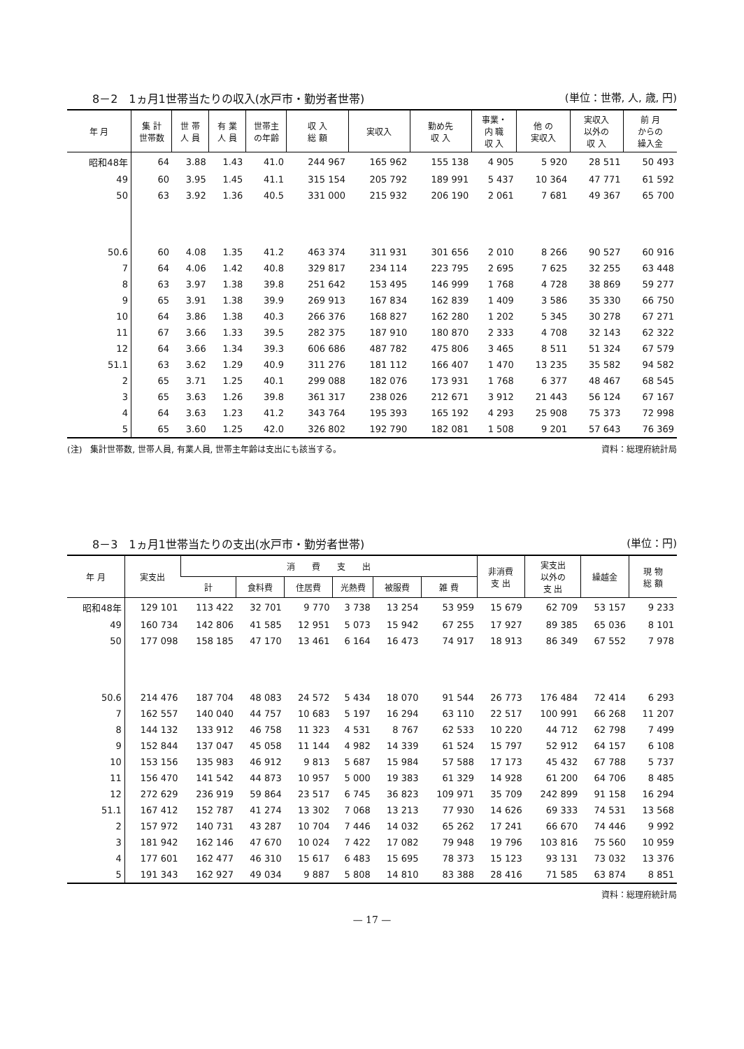8－2　1ヵ月1世帯当たりの収入(水戸市・勤労者世帯)
(単位：世帯, 人, 歳, 円)
| 年 月 | 集 計 世帯数 | 世 帯 人 員 | 有 業 人 員 | 世帯主 の年齢 | 収 入 総 額 | 実収入 | 勤め先 収 入 | 事業・ 内 職 収 入 | 他 の 実収入 | 実収入 以外の 収 入 | 前 月 からの 繰入金 | | | | | | | | | |
| --- | --- | --- | --- | --- | --- | --- | --- | --- | --- | --- | --- | --- | --- | --- | --- | --- | --- | --- | --- | --- |
| | | | | | | | 昭和48年 | 64 | 3.88 | | | 1.43 | 41.0 | 244 967 | 165 962 | 155 138 | 4 905 | 5 920 | 28 511 | 50 493 |
| 49 | 60 | 3.95 | 1.45 | 41.1 | 315 154 | 205 792 | 189 991 | 5 437 | 10 364 | 47 771 | 61 592 | | | | | | | | | |
| 50 | 63 | 3.92 | 1.36 | 40.5 | 331 000 | 215 932 | 206 190 | 2 061 | 7 681 | 49 367 | 65 700 | | | | | | | | | |
| 50.6 | 60 | 4.08 | 1.35 | 41.2 | 463 374 | 311 931 | 301 656 | 2 010 | 8 266 | 90 527 | 60 916 | | | | | | | | | |
| 7 | 64 | 4.06 | 1.42 | 40.8 | 329 817 | 234 114 | 223 795 | 2 695 | 7 625 | 32 255 | 63 448 | | | | | | | | | |
| 8 | 63 | 3.97 | 1.38 | 39.8 | 251 642 | 153 495 | 146 999 | 1 768 | 4 728 | 38 869 | 59 277 | | | | | | | | | |
| 9 | 65 | 3.91 | 1.38 | 39.9 | 269 913 | 167 834 | 162 839 | 1 409 | 3 586 | 35 330 | 66 750 | | | | | | | | | |
| 10 | 64 | 3.86 | 1.38 | 40.3 | 266 376 | 168 827 | 162 280 | 1 202 | 5 345 | 30 278 | 67 271 | | | | | | | | | |
| 11 | 67 | 3.66 | 1.33 | 39.5 | 282 375 | 187 910 | 180 870 | 2 333 | 4 708 | 32 143 | 62 322 | | | | | | | | | |
| 12 | 64 | 3.66 | 1.34 | 39.3 | 606 686 | 487 782 | 475 806 | 3 465 | 8 511 | 51 324 | 67 579 | | | | | | | | | |
| 51.1 | 63 | 3.62 | 1.29 | 40.9 | 311 276 | 181 112 | 166 407 | 1 470 | 13 235 | 35 582 | 94 582 | | | | | | | | | |
| 2 | 65 | 3.71 | 1.25 | 40.1 | 299 088 | 182 076 | 173 931 | 1 768 | 6 377 | 48 467 | 68 545 | | | | | | | | | |
| 3 | 65 | 3.63 | 1.26 | 39.8 | 361 317 | 238 026 | 212 671 | 3 912 | 21 443 | 56 124 | 67 167 | | | | | | | | | |
| 4 | 64 | 3.63 | 1.23 | 41.2 | 343 764 | 195 393 | 165 192 | 4 293 | 25 908 | 75 373 | 72 998 | | | | | | | | | |
| 5 | 65 | 3.60 | 1.25 | 42.0 | 326 802 | 192 790 | 182 081 | 1 508 | 9 201 | 57 643 | 76 369 | | | | | | | | | |
(注)　集計世帯数, 世帯人員, 有業人員, 世帯主年齢は支出にも該当する。 資料：総理府統計局
8－3　1ヵ月1世帯当たりの支出(水戸市・勤労者世帯)
(単位：円)
| 年 月 | 実支出 | 消 費 支 出 | | | | | | 非消費 支 出 | 実支出 以外の 支 出 | 繰越金 | 現 物 総 額 |
| --- | --- | --- | --- | --- | --- | --- | --- | --- | --- | --- | --- |
| | | 計 | 食料費 | 住居費 | 光熱費 | 被服費 | 雑 費 | | | | |
| 昭和48年 | 129 101 | 113 422 | 32 701 | 9 770 | 3 738 | 13 254 | 53 959 | 15 679 | 62 709 | 53 157 | 9 233 |
| 49 | 160 734 | 142 806 | 41 585 | 12 951 | 5 073 | 15 942 | 67 255 | 17 927 | 89 385 | 65 036 | 8 101 |
| 50 | 177 098 | 158 185 | 47 170 | 13 461 | 6 164 | 16 473 | 74 917 | 18 913 | 86 349 | 67 552 | 7 978 |
| 50.6 | 214 476 | 187 704 | 48 083 | 24 572 | 5 434 | 18 070 | 91 544 | 26 773 | 176 484 | 72 414 | 6 293 |
| 7 | 162 557 | 140 040 | 44 757 | 10 683 | 5 197 | 16 294 | 63 110 | 22 517 | 100 991 | 66 268 | 11 207 |
| 8 | 144 132 | 133 912 | 46 758 | 11 323 | 4 531 | 8 767 | 62 533 | 10 220 | 44 712 | 62 798 | 7 499 |
| 9 | 152 844 | 137 047 | 45 058 | 11 144 | 4 982 | 14 339 | 61 524 | 15 797 | 52 912 | 64 157 | 6 108 |
| 10 | 153 156 | 135 983 | 46 912 | 9 813 | 5 687 | 15 984 | 57 588 | 17 173 | 45 432 | 67 788 | 5 737 |
| 11 | 156 470 | 141 542 | 44 873 | 10 957 | 5 000 | 19 383 | 61 329 | 14 928 | 61 200 | 64 706 | 8 485 |
| 12 | 272 629 | 236 919 | 59 864 | 23 517 | 6 745 | 36 823 | 109 971 | 35 709 | 242 899 | 91 158 | 16 294 |
| 51.1 | 167 412 | 152 787 | 41 274 | 13 302 | 7 068 | 13 213 | 77 930 | 14 626 | 69 333 | 74 531 | 13 568 |
| 2 | 157 972 | 140 731 | 43 287 | 10 704 | 7 446 | 14 032 | 65 262 | 17 241 | 66 670 | 74 446 | 9 992 |
| 3 | 181 942 | 162 146 | 47 670 | 10 024 | 7 422 | 17 082 | 79 948 | 19 796 | 103 816 | 75 560 | 10 959 |
| 4 | 177 601 | 162 477 | 46 310 | 15 617 | 6 483 | 15 695 | 78 373 | 15 123 | 93 131 | 73 032 | 13 376 |
| 5 | 191 343 | 162 927 | 49 034 | 9 887 | 5 808 | 14 810 | 83 388 | 28 416 | 71 585 | 63 874 | 8 851 |
資料：総理府統計局
— 17 —